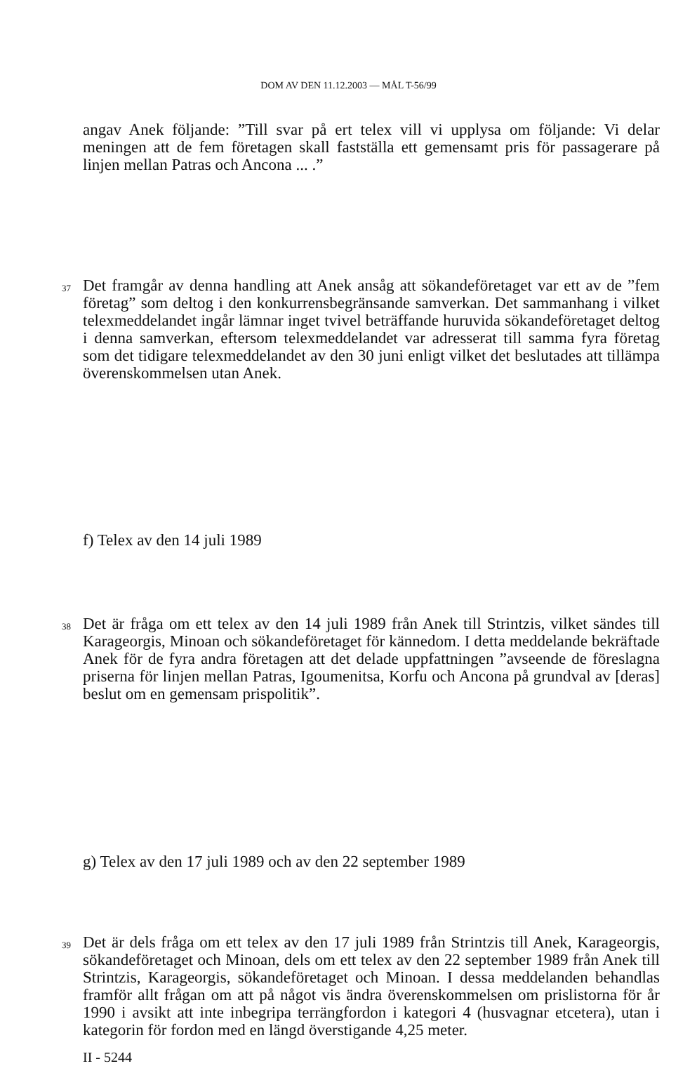DOM AV DEN 11.12.2003 — MÅL T-56/99
angav Anek följande: ”Till svar på ert telex vill vi upplysa om följande: Vi delar meningen att de fem företagen skall fastställa ett gemensamt pris för passagerare på linjen mellan Patras och Ancona ... .”
37 Det framgår av denna handling att Anek ansåg att sökandeföretaget var ett av de ”fem företag” som deltog i den konkurrensbegränsande samverkan. Det sammanhang i vilket telexmeddelandet ingår lämnar inget tvivel beträffande huruvida sökandeföretaget deltog i denna samverkan, eftersom telexmeddelandet var adresserat till samma fyra företag som det tidigare telexmeddelandet av den 30 juni enligt vilket det beslutades att tillämpa överenskommelsen utan Anek.
f) Telex av den 14 juli 1989
38 Det är fråga om ett telex av den 14 juli 1989 från Anek till Strintzis, vilket sändes till Karageorgis, Minoan och sökandeföretaget för kännedom. I detta meddelande bekräftade Anek för de fyra andra företagen att det delade uppfattningen ”avseende de föreslagna priserna för linjen mellan Patras, Igoumenitsa, Korfu och Ancona på grundval av [deras] beslut om en gemensam prispolitik”.
g) Telex av den 17 juli 1989 och av den 22 september 1989
39 Det är dels fråga om ett telex av den 17 juli 1989 från Strintzis till Anek, Karageorgis, sökandeföretaget och Minoan, dels om ett telex av den 22 september 1989 från Anek till Strintzis, Karageorgis, sökandeföretaget och Minoan. I dessa meddelanden behandlas framför allt frågan om att på något vis ändra överenskommelsen om prislistorna för år 1990 i avsikt att inte inbegripa terrängfordon i kategori 4 (husvagnar etcetera), utan i kategorin för fordon med en längd överstigande 4,25 meter.
II - 5244